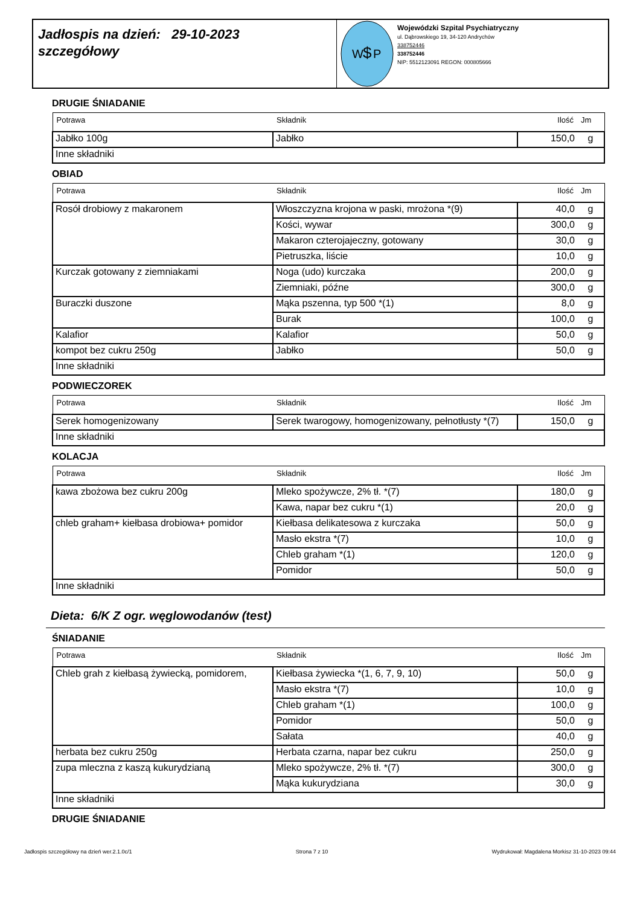Jadłospis na dzień: 29-10-2023
szczegółowy
W
P
$
Wojewódzki Szpital Psychiatryczny
ul. Dąbrowskiego 19, 34-120 Andrychów
338752446
338752446
NIP: 5512123091 REGON: 000805666
DRUGIE ŚNIADANIE
| Potrawa | Składnik | Ilość | Jm |
| --- | --- | --- | --- |
| Jabłko 100g | Jabłko | 150,0 | g |
| Inne składniki | | | |
OBIAD
| Potrawa | Składnik | Ilość | Jm |
| --- | --- | --- | --- |
| Rosół drobiowy z makaronem | Włoszczyzna krojona w paski, mrożona *(9) | 40,0 | g |
| | Kości, wywar | 300,0 | g |
| | Makaron czterojajeczny, gotowany | 30,0 | g |
| | Pietruszka, liście | 10,0 | g |
| Kurczak gotowany z ziemniakami | Noga (udo) kurczaka | 200,0 | g |
| | Ziemniaki, późne | 300,0 | g |
| Buraczki duszone | Mąka pszenna, typ 500 *(1) | 8,0 | g |
| | Burak | 100,0 | g |
| Kalafior | Kalafior | 50,0 | g |
| kompot bez cukru 250g | Jabłko | 50,0 | g |
| Inne składniki | | | |
PODWIECZOREK
| Potrawa | Składnik | Ilość | Jm |
| --- | --- | --- | --- |
| Serek homogenizowany | Serek twarogowy, homogenizowany, pełnotłusty *(7) | 150,0 | g |
| Inne składniki | | | |
KOLACJA
| Potrawa | Składnik | Ilość | Jm |
| --- | --- | --- | --- |
| kawa zbożowa bez cukru 200g | Mleko spożywcze, 2% tł. *(7) | 180,0 | g |
| | Kawa, napar bez cukru *(1) | 20,0 | g |
| chleb graham+ kiełbasa drobiowa+ pomidor | Kiełbasa delikatesowa z kurczaka | 50,0 | g |
| | Masło ekstra *(7) | 10,0 | g |
| | Chleb graham *(1) | 120,0 | g |
| | Pomidor | 50,0 | g |
| Inne składniki | | | |
Dieta: 6/K Z ogr. węglowodanów (test)
ŚNIADANIE
| Potrawa | Składnik | Ilość | Jm |
| --- | --- | --- | --- |
| Chleb grah z kiełbasą żywiecką, pomidorem, | Kiełbasa żywiecka *(1, 6, 7, 9, 10) | 50,0 | g |
| | Masło ekstra *(7) | 10,0 | g |
| | Chleb graham *(1) | 100,0 | g |
| | Pomidor | 50,0 | g |
| | Sałata | 40,0 | g |
| herbata bez cukru 250g | Herbata czarna, napar bez cukru | 250,0 | g |
| zupa mleczna z kaszą kukurydzianą | Mleko spożywcze, 2% tł. *(7) | 300,0 | g |
| | Mąka kukurydziana | 30,0 | g |
| Inne składniki | | | |
DRUGIE ŚNIADANIE
Jadłospis szczegółowy na dzień wer.2.1.0c/1 Strona 7 z 10 Wydrukował: Magdalena Morkisz 31-10-2023 09:44